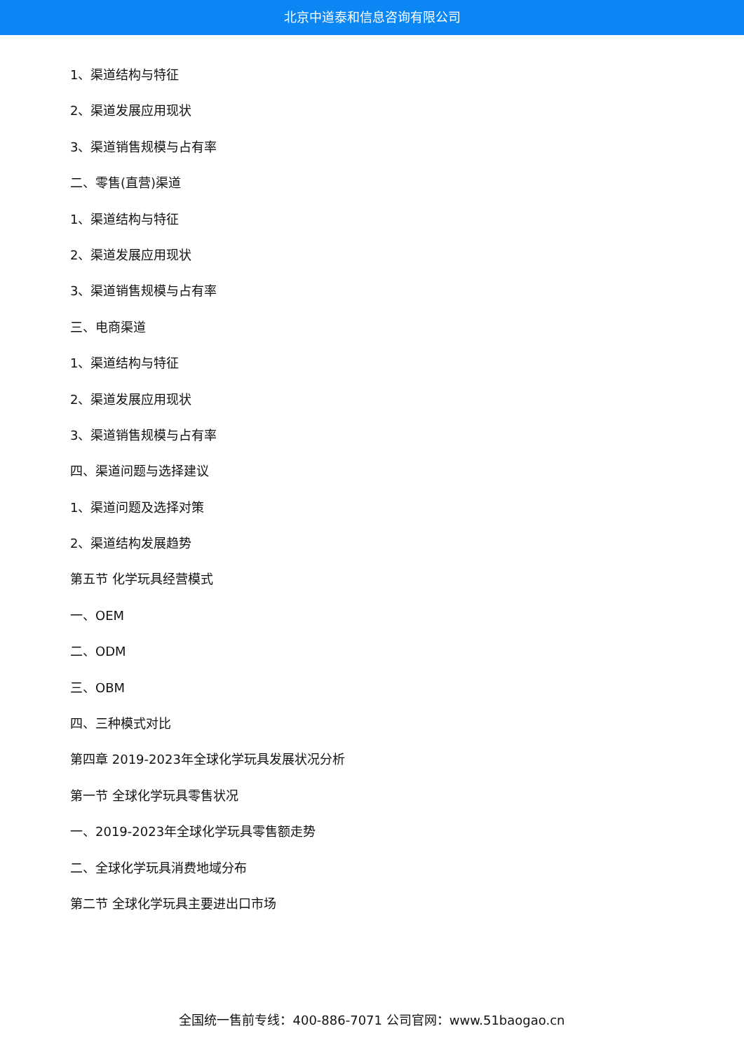北京中道泰和信息咨询有限公司
1、渠道结构与特征
2、渠道发展应用现状
3、渠道销售规模与占有率
二、零售(直营)渠道
1、渠道结构与特征
2、渠道发展应用现状
3、渠道销售规模与占有率
三、电商渠道
1、渠道结构与特征
2、渠道发展应用现状
3、渠道销售规模与占有率
四、渠道问题与选择建议
1、渠道问题及选择对策
2、渠道结构发展趋势
第五节 化学玩具经营模式
一、OEM
二、ODM
三、OBM
四、三种模式对比
第四章 2019-2023年全球化学玩具发展状况分析
第一节 全球化学玩具零售状况
一、2019-2023年全球化学玩具零售额走势
二、全球化学玩具消费地域分布
第二节 全球化学玩具主要进出口市场
全国统一售前专线：400-886-7071 公司官网：www.51baogao.cn